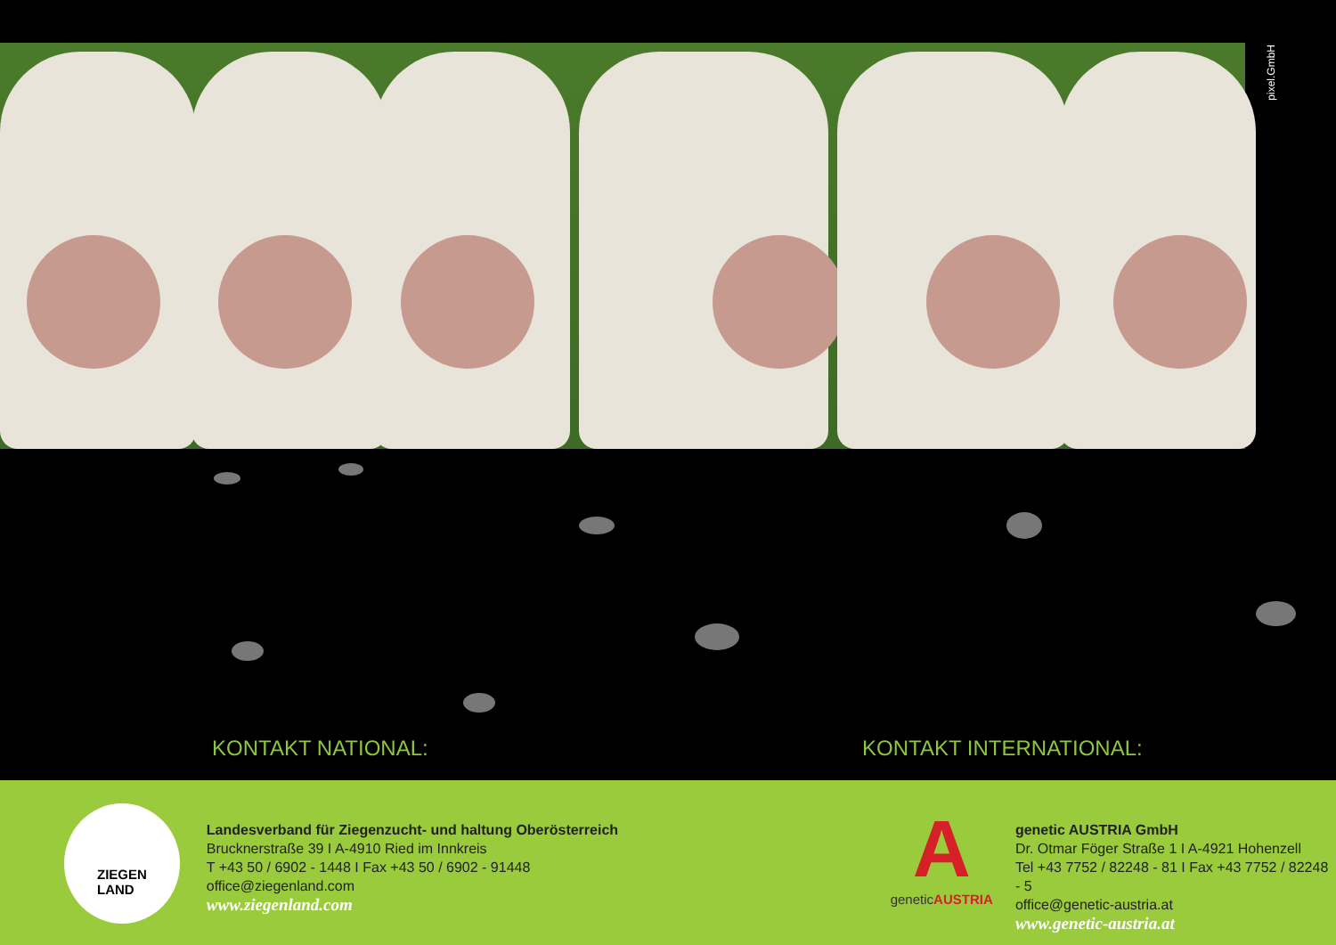pixel.GmbH
KONTAKT NATIONAL: KONTAKT INTERNATIONAL:
ZIEGEN
LAND
Landesverband für Ziegenzucht- und haltung Oberösterreich
Brucknerstraße 39 I A-4910 Ried im Innkreis
T +43 50 / 6902 - 1448 I Fax +43 50 / 6902 - 91448
office@ziegenland.com
www.ziegenland.com
A
geneticAUSTRIA
genetic AUSTRIA GmbH
Dr. Otmar Föger Straße 1 I A-4921 Hohenzell
Tel +43 7752 / 82248 - 81 I Fax +43 7752 / 82248 - 5
office@genetic-austria.at
www.genetic-austria.at